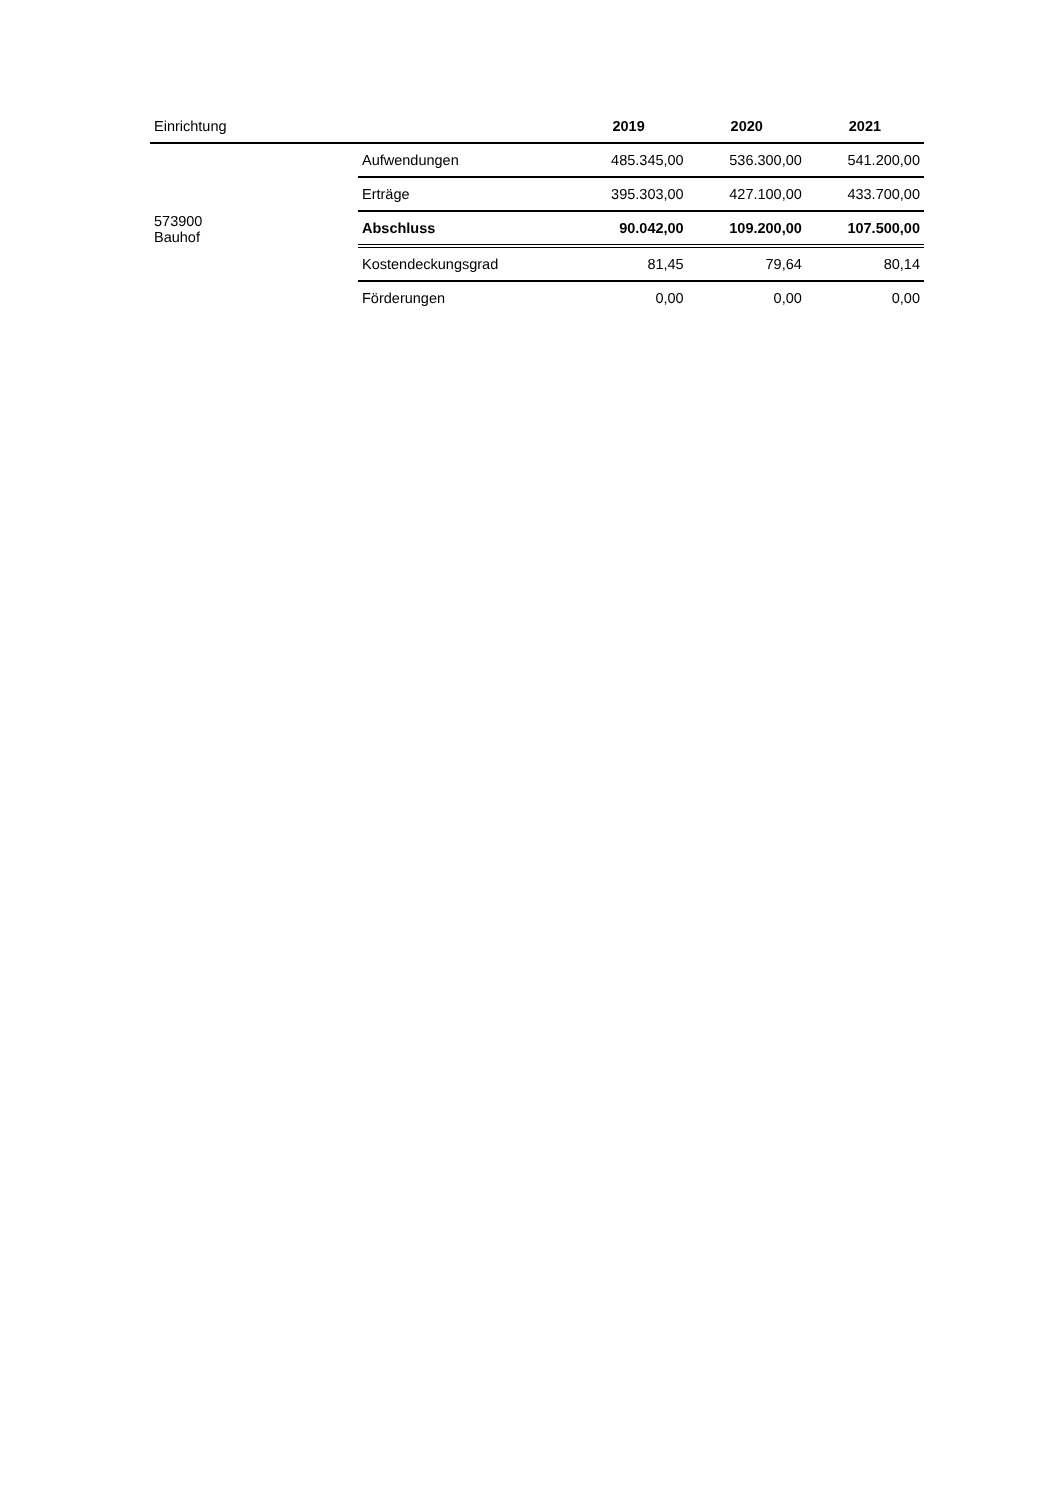| Einrichtung | | 2019 | 2020 | 2021 |
| --- | --- | --- | --- | --- |
| 573900 Bauhof | Aufwendungen | 485.345,00 | 536.300,00 | 541.200,00 |
| | Erträge | 395.303,00 | 427.100,00 | 433.700,00 |
| | Abschluss | 90.042,00 | 109.200,00 | 107.500,00 |
| | Kostendeckungsgrad | 81,45 | 79,64 | 80,14 |
| | Förderungen | 0,00 | 0,00 | 0,00 |